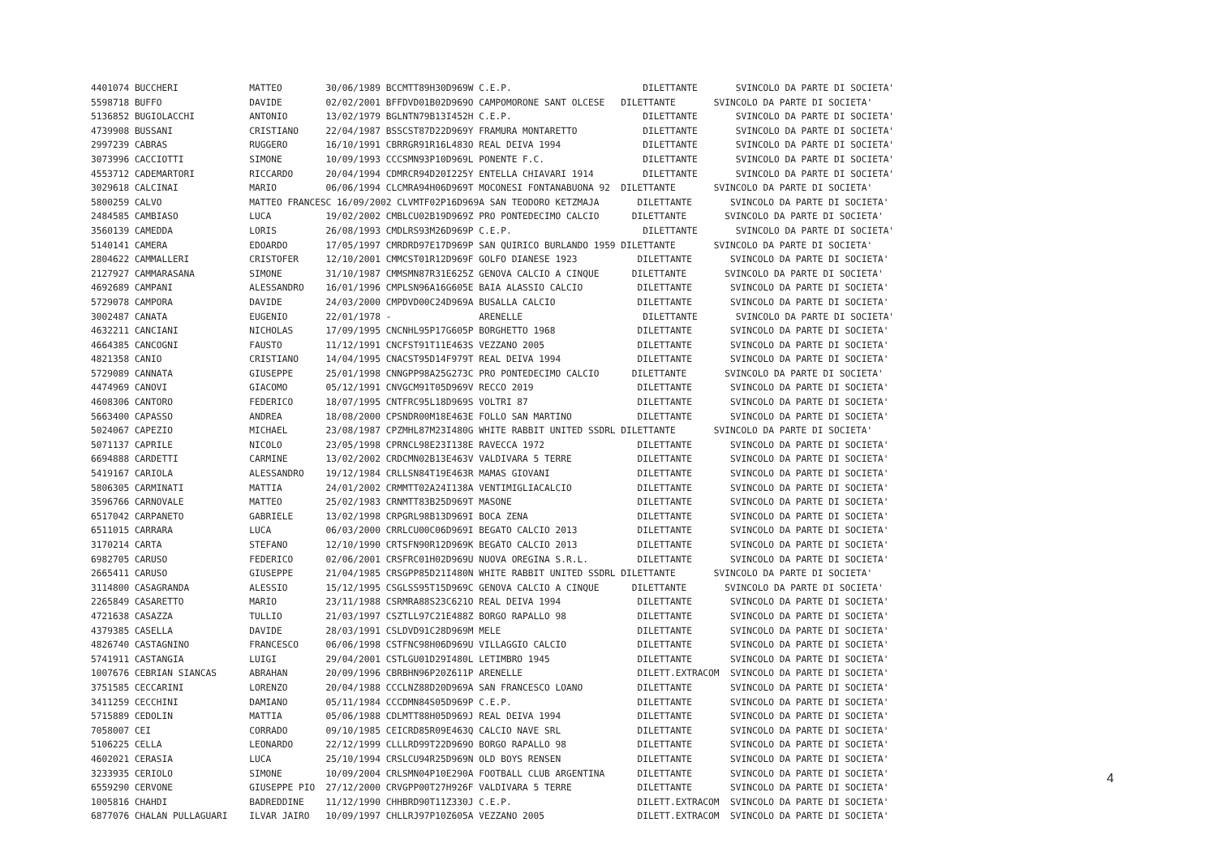| 4401074 BUCCHERI MATTEO 30/06/1989 BCCMTT89H30D969W C.E.P. DILETTANTE SVINCOLO DA PARTE DI SOCIETA' |
| 5598718 BUFFO DAVIDE 02/02/2001 BFFDVD01B02D969O CAMPOMORONE SANT OLCESE DILETTANTE SVINCOLO DA PARTE DI SOCIETA' |
| 5136852 BUGIOLACCHI ANTONIO 13/02/1979 BGLNTN79B13I452H C.E.P. DILETTANTE SVINCOLO DA PARTE DI SOCIETA' |
| 4739908 BUSSANI CRISTIANO 22/04/1987 BSSCST87D22D969Y FRAMURA MONTARETTO DILETTANTE SVINCOLO DA PARTE DI SOCIETA' |
| 2997239 CABRAS RUGGERO 16/10/1991 CBRRGR91R16L483O REAL DEIVA 1994 DILETTANTE SVINCOLO DA PARTE DI SOCIETA' |
| 3073996 CACCIOTTI SIMONE 10/09/1993 CCCSMN93P10D969L PONENTE F.C. DILETTANTE SVINCOLO DA PARTE DI SOCIETA' |
| 4553712 CADEMARTORI RICCARDO 20/04/1994 CDMRCR94D20I225Y ENTELLA CHIAVARI 1914 DILETTANTE SVINCOLO DA PARTE DI SOCIETA' |
| 3029618 CALCINAI MARIO 06/06/1994 CLCMRA94H06D969T MOCONESI FONTANABUONA 92 DILETTANTE SVINCOLO DA PARTE DI SOCIETA' |
| 5800259 CALVO MATTEO FRANCESC 16/09/2002 CLVMTF02P16D969A SAN TEODORO KETZMAJA DILETTANTE SVINCOLO DA PARTE DI SOCIETA' |
| 2484585 CAMBIASO LUCA 19/02/2002 CMBLCU02B19D969Z PRO PONTEDECIMO CALCIO DILETTANTE SVINCOLO DA PARTE DI SOCIETA' |
| 3560139 CAMEDDA LORIS 26/08/1993 CMDLRS93M26D969P C.E.P. DILETTANTE SVINCOLO DA PARTE DI SOCIETA' |
| 5140141 CAMERA EDOARDO 17/05/1997 CMRDRD97E17D969P SAN QUIRICO BURLANDO 1959 DILETTANTE SVINCOLO DA PARTE DI SOCIETA' |
| 2804622 CAMMALLERI CRISTOFER 12/10/2001 CMMCST01R12D969F GOLFO DIANESE 1923 DILETTANTE SVINCOLO DA PARTE DI SOCIETA' |
| 2127927 CAMMARASANA SIMONE 31/10/1987 CMMSMN87R31E625Z GENOVA CALCIO A CINQUE DILETTANTE SVINCOLO DA PARTE DI SOCIETA' |
| 4692689 CAMPANI ALESSANDRO 16/01/1996 CMPLSN96A16G605E BAIA ALASSIO CALCIO DILETTANTE SVINCOLO DA PARTE DI SOCIETA' |
| 5729078 CAMPORA DAVIDE 24/03/2000 CMPDVD00C24D969A BUSALLA CALCIO DILETTANTE SVINCOLO DA PARTE DI SOCIETA' |
| 3002487 CANATA EUGENIO 22/01/1978 - ARENELLE DILETTANTE SVINCOLO DA PARTE DI SOCIETA' |
| 4632211 CANCIANI NICHOLAS 17/09/1995 CNCNHL95P17G605P BORGHETTO 1968 DILETTANTE SVINCOLO DA PARTE DI SOCIETA' |
| 4664385 CANCOGNI FAUSTO 11/12/1991 CNCFST91T11E463S VEZZANO 2005 DILETTANTE SVINCOLO DA PARTE DI SOCIETA' |
| 4821358 CANIO CRISTIANO 14/04/1995 CNACST95D14F979T REAL DEIVA 1994 DILETTANTE SVINCOLO DA PARTE DI SOCIETA' |
| 5729089 CANNATA GIUSEPPE 25/01/1998 CNNGPP98A25G273C PRO PONTEDECIMO CALCIO DILETTANTE SVINCOLO DA PARTE DI SOCIETA' |
| 4474969 CANOVI GIACOMO 05/12/1991 CNVGCM91T05D969V RECCO 2019 DILETTANTE SVINCOLO DA PARTE DI SOCIETA' |
| 4608306 CANTORO FEDERICO 18/07/1995 CNTFRC95L18D969S VOLTRI 87 DILETTANTE SVINCOLO DA PARTE DI SOCIETA' |
| 5663400 CAPASSO ANDREA 18/08/2000 CPSNDR00M18E463E FOLLO SAN MARTINO DILETTANTE SVINCOLO DA PARTE DI SOCIETA' |
| 5024067 CAPEZIO MICHAEL 23/08/1987 CPZMHL87M23I480G WHITE RABBIT UNITED SSDRL DILETTANTE SVINCOLO DA PARTE DI SOCIETA' |
| 5071137 CAPRILE NICOLO 23/05/1998 CPRNCL98E23I138E RAVECCA 1972 DILETTANTE SVINCOLO DA PARTE DI SOCIETA' |
| 6694888 CARDETTI CARMINE 13/02/2002 CRDCMN02B13E463V VALDIVARA 5 TERRE DILETTANTE SVINCOLO DA PARTE DI SOCIETA' |
| 5419167 CARIOLA ALESSANDRO 19/12/1984 CRLLSN84T19E463R MAMAS GIOVANI DILETTANTE SVINCOLO DA PARTE DI SOCIETA' |
| 5806305 CARMINATI MATTIA 24/01/2002 CRMMTT02A24I138A VENTIMIGLIACALCIO DILETTANTE SVINCOLO DA PARTE DI SOCIETA' |
| 3596766 CARNOVALE MATTEO 25/02/1983 CRNMTT83B25D969T MASONE DILETTANTE SVINCOLO DA PARTE DI SOCIETA' |
| 6517042 CARPANETO GABRIELE 13/02/1998 CRPGRL98B13D969I BOCA ZENA DILETTANTE SVINCOLO DA PARTE DI SOCIETA' |
| 6511015 CARRARA LUCA 06/03/2000 CRRLCU00C06D969I BEGATO CALCIO 2013 DILETTANTE SVINCOLO DA PARTE DI SOCIETA' |
| 3170214 CARTA STEFANO 12/10/1990 CRTSFN90R12D969K BEGATO CALCIO 2013 DILETTANTE SVINCOLO DA PARTE DI SOCIETA' |
| 6982705 CARUSO FEDERICO 02/06/2001 CRSFRC01H02D969U NUOVA OREGINA S.R.L. DILETTANTE SVINCOLO DA PARTE DI SOCIETA' |
| 2665411 CARUSO GIUSEPPE 21/04/1985 CRSGPP85D21I480N WHITE RABBIT UNITED SSDRL DILETTANTE SVINCOLO DA PARTE DI SOCIETA' |
| 3114800 CASAGRANDA ALESSIO 15/12/1995 CSGLSS95T15D969C GENOVA CALCIO A CINQUE DILETTANTE SVINCOLO DA PARTE DI SOCIETA' |
| 2265849 CASARETTO MARIO 23/11/1988 CSRMRA88S23C621O REAL DEIVA 1994 DILETTANTE SVINCOLO DA PARTE DI SOCIETA' |
| 4721638 CASAZZA TULLIO 21/03/1997 CSZTLL97C21E488Z BORGO RAPALLO 98 DILETTANTE SVINCOLO DA PARTE DI SOCIETA' |
| 4379385 CASELLA DAVIDE 28/03/1991 CSLDVD91C28D969M MELE DILETTANTE SVINCOLO DA PARTE DI SOCIETA' |
| 4826740 CASTAGNINO FRANCESCO 06/06/1998 CSTFNC98H06D969U VILLAGGIO CALCIO DILETTANTE SVINCOLO DA PARTE DI SOCIETA' |
| 5741911 CASTANGIA LUIGI 29/04/2001 CSTLGU01D29I480L LETIMBRO 1945 DILETTANTE SVINCOLO DA PARTE DI SOCIETA' |
| 1007676 CEBRIAN SIANCAS ABRAHAN 20/09/1996 CBRBHN96P20Z611P ARENELLE DILETT.EXTRACOM SVINCOLO DA PARTE DI SOCIETA' |
| 3751585 CECCARINI LORENZO 20/04/1988 CCCLNZ88D20D969A SAN FRANCESCO LOANO DILETTANTE SVINCOLO DA PARTE DI SOCIETA' |
| 3411259 CECCHINI DAMIANO 05/11/1984 CCCDMN84S05D969P C.E.P. DILETTANTE SVINCOLO DA PARTE DI SOCIETA' |
| 5715889 CEDOLIN MATTIA 05/06/1988 CDLMTT88H05D969J REAL DEIVA 1994 DILETTANTE SVINCOLO DA PARTE DI SOCIETA' |
| 7058007 CEI CORRADO 09/10/1985 CEICRD85R09E463Q CALCIO NAVE SRL DILETTANTE SVINCOLO DA PARTE DI SOCIETA' |
| 5106225 CELLA LEONARDO 22/12/1999 CLLLRD99T22D969O BORGO RAPALLO 98 DILETTANTE SVINCOLO DA PARTE DI SOCIETA' |
| 4602021 CERASIA LUCA 25/10/1994 CRSLCU94R25D969N OLD BOYS RENSEN DILETTANTE SVINCOLO DA PARTE DI SOCIETA' |
| 3233935 CERIOLO SIMONE 10/09/2004 CRLSMN04P10E290A FOOTBALL CLUB ARGENTINA DILETTANTE SVINCOLO DA PARTE DI SOCIETA' |
| 6559290 CERVONE GIUSEPPE PIO 27/12/2000 CRVGPP00T27H926F VALDIVARA 5 TERRE DILETTANTE SVINCOLO DA PARTE DI SOCIETA' |
| 1005816 CHAHDI BADREDDINE 11/12/1990 CHHBRD90T11Z330J C.E.P. DILETT.EXTRACOM SVINCOLO DA PARTE DI SOCIETA' |
| 6877076 CHALAN PULLAGUARI ILVAR JAIRO 10/09/1997 CHLLRJ97P10Z605A VEZZANO 2005 DILETT.EXTRACOM SVINCOLO DA PARTE DI SOCIETA' |
4